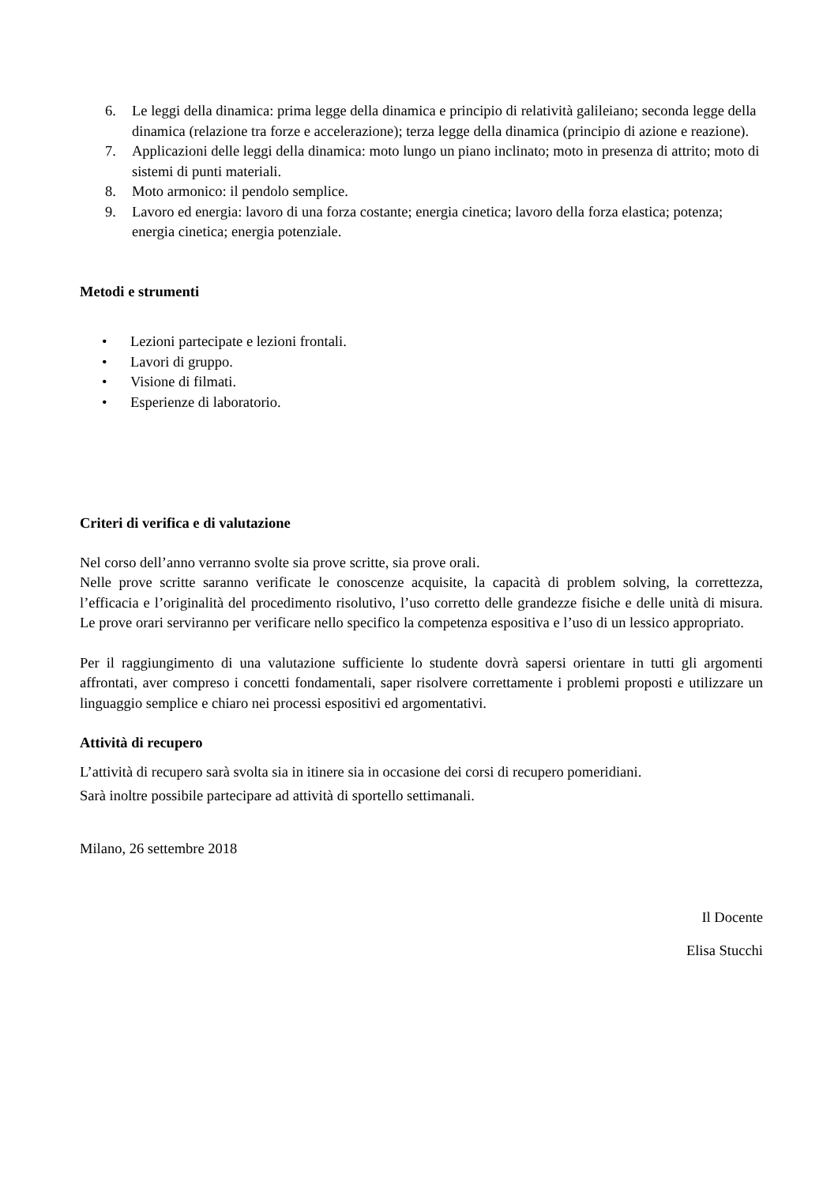6. Le leggi della dinamica: prima legge della dinamica e principio di relatività galileiano; seconda legge della dinamica (relazione tra forze e accelerazione); terza legge della dinamica (principio di azione e reazione).
7. Applicazioni delle leggi della dinamica: moto lungo un piano inclinato; moto in presenza di attrito; moto di sistemi di punti materiali.
8. Moto armonico: il pendolo semplice.
9. Lavoro ed energia: lavoro di una forza costante; energia cinetica; lavoro della forza elastica; potenza; energia cinetica; energia potenziale.
Metodi e strumenti
• Lezioni partecipate e lezioni frontali.
• Lavori di gruppo.
• Visione di filmati.
• Esperienze di laboratorio.
Criteri di verifica e di valutazione
Nel corso dell’anno verranno svolte sia prove scritte, sia prove orali.
Nelle prove scritte saranno verificate le conoscenze acquisite, la capacità di problem solving, la correttezza, l’efficacia e l’originalità del procedimento risolutivo, l’uso corretto delle grandezze fisiche e delle unità di misura. Le prove orari serviranno per verificare nello specifico la competenza espositiva e l’uso di un lessico appropriato.
Per il raggiungimento di una valutazione sufficiente lo studente dovrà sapersi orientare in tutti gli argomenti affrontati, aver compreso i concetti fondamentali, saper risolvere correttamente i problemi proposti e utilizzare un linguaggio semplice e chiaro nei processi espositivi ed argomentativi.
Attività di recupero
L’attività di recupero sarà svolta sia in itinere sia in occasione dei corsi di recupero pomeridiani.
Sarà inoltre possibile partecipare ad attività di sportello settimanali.
Milano, 26 settembre 2018
Il Docente
Elisa Stucchi